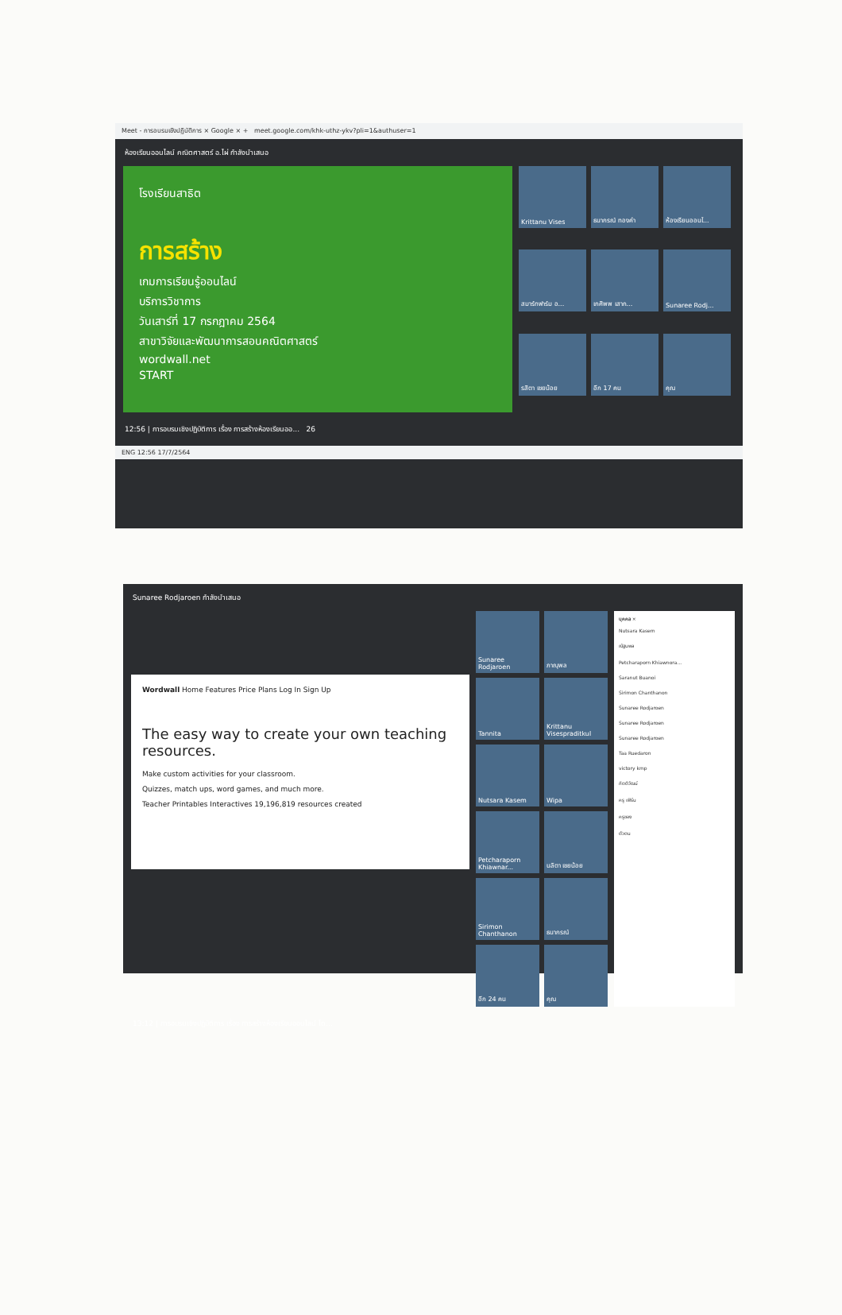Meet - การอบรมเชิงปฏิบัติการ × Google × + meet.google.com/khk-uthz-ykv?pli=1&authuser=1
ห้องเรียนออนไลน์ คณิตศาสตร์ อ.ไผ่ กำลังนำเสนอ
โรงเรียนสาธิต
การสร้าง
เกมการเรียนรู้ออนไลน์
บริการวิชาการ
วันเสาร์ที่ 17 กรกฎาคม 2564
สาขาวิจัยและพัฒนาการสอนคณิตศาสตร์
wordwall.net
START
Krittanu Vises
ธนากรณ์ ทองคำ
ห้องเรียนออนไ...
สมาร์ทฟาร์ม อ...
เกศิพพ เสาก...
Sunaree Rodj...
รสิตา เชยน้อย
อีก 17 คน
คุณ
12:56 | การอบรมเชิงปฏิบัติการ เรื่อง การสร้างห้องเรียนออ... 26
ENG 12:56 17/7/2564
Sunaree Rodjaroen กำลังนำเสนอ
Wordwall Home Features Price Plans Log In Sign Up
The easy way to create your own teaching resources.
Make custom activities for your classroom.
Quizzes, match ups, word games, and much more.
Teacher Printables Interactives 19,196,819 resources created
Sunaree Rodjaroen
ภาณุพล
Tannita
Krittanu Visespraditkul
Nutsara Kasem
Wipa
Petcharaporn Khiawnar...
นลิตา เชยน้อย
Sirimon Chanthanon
ธนากรณ์
อีก 24 คน
คุณ
บุคคล ×
Nutsara Kasem
ณัฐนพล
Petcharaporn Khiawnora...
Saranut Buanoi
Sirimon Chanthanon
Sunaree Rodjaroen
Sunaree Rodjaroen
Sunaree Rodjaroen
Taa Ruedaron
victory kmp
กิตติวัฒน์
ครู เฟิร์น
ครูของ
ตัวตน
13:12 | การอบรมเชิงปฏิบัติการ เรื่อง การสร้างห้องเรียนออนไลน์ โด...